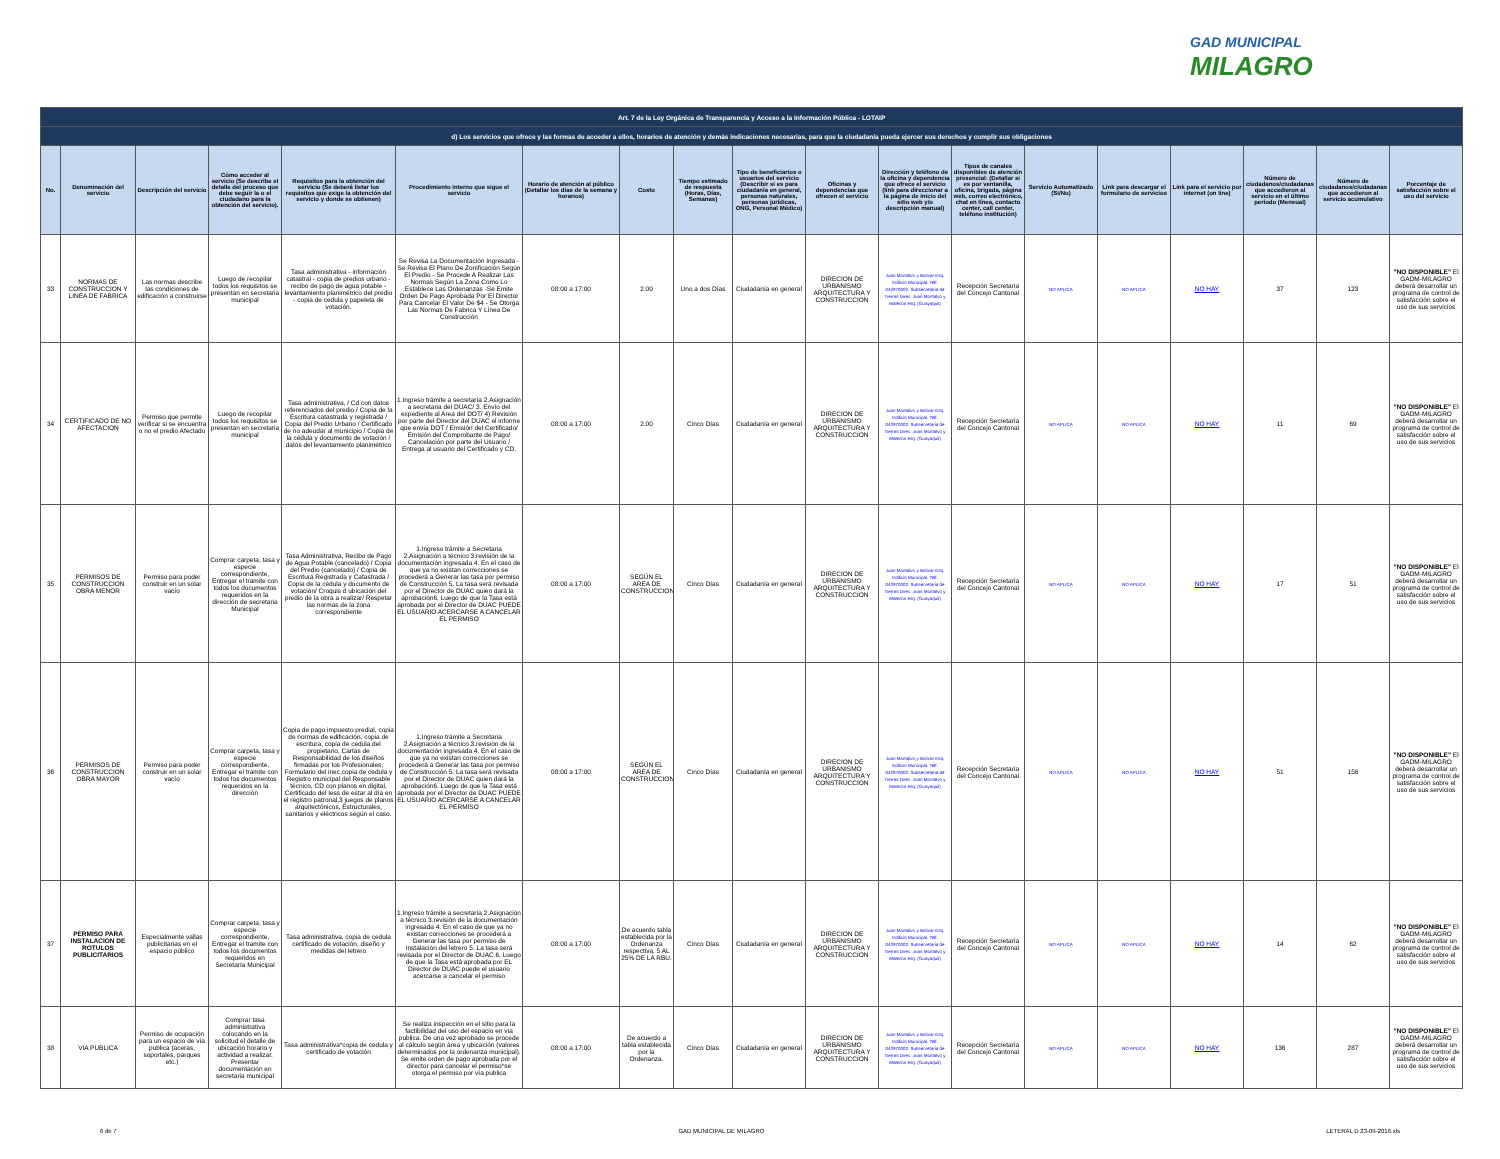GAD MUNICIPAL
MILAGRO
| Art. 7 de la Ley Orgánica de Transparencia y Acceso a la Información Pública - LOTAIP | | | | | | | | | | | | | | | | | | |
| --- | --- | --- | --- | --- | --- | --- | --- | --- | --- | --- | --- | --- | --- | --- | --- | --- | --- | --- |
| d) Los servicios que ofrece y las formas de acceder a ellos, horarios de atención y demás indicaciones necesarias, para que la ciudadanía pueda ejercer sus derechos y cumplir sus obligaciones | | | | | | | | | | | | | | | | | | |
| No. | Denominación del servicio | Descripción del servicio | Cómo acceder al servicio (Se describe el detalle del proceso que debe seguir la o el ciudadano para la obtención del servicio). | Requisitos para la obtención del servicio (Se deberá listar los requisitos que exige la obtención del servicio y donde se obtienen) | Procedimiento interno que sigue el servicio | Horario de atención al público (Detallar los días de la semana y horarios) | Costo | Tiempo estimado de respuesta (Horas, Días, Semanas) | Tipo de beneficiarios o usuarios del servicio (Describir si es para ciudadanía en general, personas naturales, personas jurídicas, ONG, Personal Médico) | Oficinas y dependencias que ofrecen el servicio | Dirección y teléfono de la oficina y dependencia que ofrece el servicio (link para direccionar a la página de inicio del sitio web y/o descripción manual) | Tipos de canales disponibles de atención presencial: (Detallar si es por ventanilla, oficina, brigada, página web, correo electrónico, chat en línea, contacto center, call center, teléfono institución) | Servicio Automatizado (Si/No) | Link para descargar el formulario de servicios | Link para el servicio por internet (on line) | Número de ciudadanos/ciudadanas que accedieron al servicio en el último período (Mensual) | Número de ciudadanos/ciudadanas que accedieron al servicio acumulativo | Porcentaje de satisfacción sobre el uso del servicio |
| 33 | NORMAS DE CONSTRUCCION Y LINEA DE FABRICA | Las normas describe las condiciones de edificación a construirse | Luego de recopilar todos los requisitos se presentan en secretaria municipal | Tasa administrativa - información catastral - copia de predios urbano - recibo de pago de agua potable - levantamiento planimétrico del predio - copia de cedula y papeleta de votación. | Se Revisa La Documentación Ingresada - Se Revisa El Plano De Zonificación Según El Predio - Se Procede A Realizar Las Normas Según La Zona Como Lo Establece Las Ordenanzas -Se Emite Orden De Pago Aprobada Por El Director Para Cancelar El Valor De $4 - Se Otorga Las Normas De Fabrica Y Línea De Construcción | 08:00 a 17:00 | 2.00 | Uno a dos Días | Ciudadanía en general | DIRECION DE URBANISMO ARQUITECTURA Y CONSTRUCCION | Juan Montalvo y Bolívar Esq. Edificio Municipal. Telf. 042970002. Subsecretaria de Tierras Direc. Juan Montalvo y Malecón esq. (Guayaquil) | Recepción Secretaría del Concejo Cantonal | NO APLICA | NO APLICA | NO HAY | 37 | 123 | "NO DISPONIBLE" El GADM-MILAGRO deberá desarrollar un programa de control de satisfacción sobre el uso de sus servicios |
| 34 | CERTIFICADO DE NO AFECTACION | Permiso que permite verificar si se encuentra o no el predio Afectado | Luego de recopilar todos los requisitos se presentan en secretaria municipal | Tasa administrativa, / Cd con datos referenciados del predio / Copia de la Escritura catastrada y registrada / Copia del Predio Urbano / Certificado de no adeudar al municipio / Copia de la cédula y documento de votación / datos del levantamiento planimétrico | 1.Ingreso trámite a secretaría 2.Asignación a secretaria del DUAC/ 3. Envío del expediente al Area del DOT/ 4) Revisión por parte del Director del DUAC el informe que envía DOT / Emisión del Certificado/ Emisión del Comprobante de Pago/ Cancelación por parte del Usuario / Entrega al usuario del Certificado y CD. | 08:00 a 17:00 | 2.00 | Cinco Días | Ciudadanía en general | DIRECION DE URBANISMO ARQUITECTURA Y CONSTRUCCION | Juan Montalvo y Bolívar Esq. Edificio Municipal. Telf. 042970002. Subsecretaria de Tierras Direc. Juan Montalvo y Malecón esq. (Guayaquil) | Recepción Secretaría del Concejo Cantonal | NO APLICA | NO APLICA | NO HAY | 11 | 69 | "NO DISPONIBLE" El GADM-MILAGRO deberá desarrollar un programa de control de satisfacción sobre el uso de sus servicios |
| 35 | PERMISOS DE CONSTRUCCION OBRA MENOR | Permiso para poder construir en un solar vacío | Comprar carpeta, tasa y especie correspondiente, Entregar el tramite con todos los documentos requeridos en la dirección de secretaria Municipal | Tasa Administrativa, Recibo de Pago de Agua Potable (cancelado) / Copia del Predio (cancelado) / Copia de Escritura Registrada y Catastrada / Copia de la cédula y documento de votación/ Croquis d ubicación del predio de la obra a realizar/ Respetar las normas de la zona correspondiente | 1.Ingreso trámite a Secretaria 2.Asignación a técnico 3.revisiòn de la documentación ingresada 4. En el caso de que ya no existan correcciones se procederá a Generar las tasa por permiso de Construcción 5. La tasa será revisada por el Director de DUAC quien dará la aprobación6. Luego de que la Tasa está aprobada por el Director de DUAC PUEDE EL USUARIO ACERCARSE A CANCELAR EL PERMISO | 08:00 a 17:00 | SEGÚN EL AREA DE CONSTRUCCION | Cinco Días | Ciudadanía en general | DIRECION DE URBANISMO ARQUITECTURA Y CONSTRUCCION | Juan Montalvo y Bolívar Esq. Edificio Municipal. Telf. 042970002. Subsecretaria de Tierras Direc. Juan Montalvo y Malecón esq. (Guayaquil) | Recepción Secretaría del Concejo Cantonal | NO APLICA | NO APLICA | NO HAY | 17 | 51 | "NO DISPONIBLE" El GADM-MILAGRO deberá desarrollar un programa de control de satisfacción sobre el uso de sus servicios |
| 36 | PERMISOS DE CONSTRUCCION OBRA MAYOR | Permiso para poder construir en un solar vacío | Comprar carpeta, tasa y especie correspondiente, Entregar el tramite con todos los documentos requeridos en la dirección | Copia de pago impuesto predial, copia de normas de edificación, copia de escritura, copia de cedula del propietario, Cartas de Responsabilidad de los diseños firmadas por los Profesionales, Formulario del inec,copia de cedula y Registro municipal del Responsable técnico, CD con planos en digital, Certificado del Iess de estar al día en el registro patronal,3 juegos de planos arquitectónicos, Estructurales, sanitarios y eléctricos según el caso. | 1.Ingreso trámite a Secretaria 2.Asignación a técnico 3.revisiòn de la documentación ingresada 4. En el caso de que ya no existan correcciones se procederá a Generar las tasa por permiso de Construcción 5. La tasa será revisada por el Director de DUAC quien dará la aprobación6. Luego de que la Tasa está aprobada por el Director de DUAC PUEDE EL USUARIO ACERCARSE A CANCELAR EL PERMISO | 08:00 a 17:00 | SEGÚN EL AREA DE CONSTRUCCION | Cinco Días | Ciudadanía en general | DIRECION DE URBANISMO ARQUITECTURA Y CONSTRUCCION | Juan Montalvo y Bolívar Esq. Edificio Municipal. Telf. 042970002. Subsecretaria de Tierras Direc. Juan Montalvo y Malecón esq. (Guayaquil) | Recepción Secretaría del Concejo Cantonal | NO APLICA | NO APLICA | NO HAY | 51 | 156 | "NO DISPONIBLE" El GADM-MILAGRO deberá desarrollar un programa de control de satisfacción sobre el uso de sus servicios |
| 37 | PERMISO PARA INSTALACION DE ROTULOS PUBLICITARIOS | Especialmente vallas publicitarias en el espacio público | Comprar carpeta, tasa y especie correspondiente, Entregar el tramite con todos los documentos requeridos en Secretaría Municipal | Tasa administrativa, copia de cedula certificado de votación, diseño y medidas del letrero | 1.Ingreso trámite a secretaría 2.Asignación a técnico 3.revisiòn de la documentación ingresada 4. En el caso de que ya no existan correcciones se procederá a Generar las tasa por permiso de Instalación del letrero 5. La tasa será revisada por el Director de DUAC 6. Luego de que la Tasa está aprobada por EL Director de DUAC puede el usuario acercarse a cancelar el permiso | 08:00 a 17:00 | De acuerdo tabla establecida por la Ordenanza respectiva. 5 AL 25% DE LA RBU. | Cinco Días | Ciudadanía en general | DIRECION DE URBANISMO ARQUITECTURA Y CONSTRUCCION | Juan Montalvo y Bolívar Esq. Edificio Municipal. Telf. 042970002. Subsecretaria de Tierras Direc. Juan Montalvo y Malecón esq. (Guayaquil) | Recepción Secretaría del Concejo Cantonal | NO APLICA | NO APLICA | NO HAY | 14 | 62 | "NO DISPONIBLE" El GADM-MILAGRO deberá desarrollar un programa de control de satisfacción sobre el uso de sus servicios |
| 38 | VIA PUBLICA | Permiso de ocupación para un espacio de vía publica (aceras, soportales, parques etc.) | Comprar tasa administrativa colocando en la solicitud el detalle de ubicación horario y actividad a realizar. Presentar documentación en secretaria municipal | Tasa administrativa*copia de cedula y certificado de votación | Se realiza inspección en el sitio para la factibilidad del uso del espacio en vía publica. De una vez aprobado se procede al cálculo según área y ubicación (valores determinados por la ordenanza municipal). Se emite orden de pago aprobada por el director para cancelar el permiso*se otorga el permiso por vía publica | 08:00 a 17:00 | De acuerdo a tabla establecida por la Ordenanza. | Cinco Días | Ciudadanía en general | DIRECION DE URBANISMO ARQUITECTURA Y CONSTRUCCION | Juan Montalvo y Bolívar Esq. Edificio Municipal. Telf. 042970002. Subsecretaria de Tierras Direc. Juan Montalvo y Malecón esq. (Guayaquil) | Recepción Secretaría del Concejo Cantonal | NO APLICA | NO APLICA | NO HAY | 136 | 287 | "NO DISPONIBLE" El GADM-MILAGRO deberá desarrollar un programa de control de satisfacción sobre el uso de sus servicios |
6 de 7 GAD MUNICIPAL DE MILAGRO LETERAL D 23-09-2016.xls